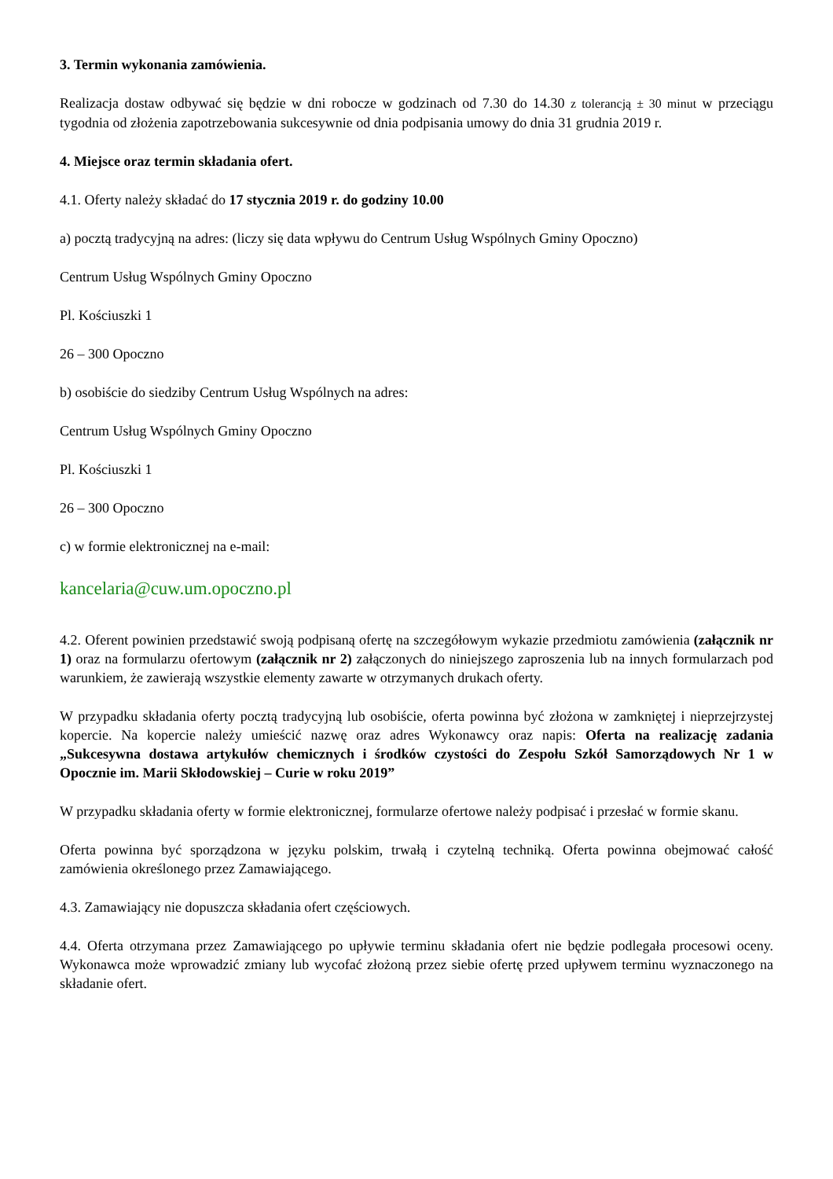3. Termin wykonania zamówienia.
Realizacja dostaw odbywać się będzie w dni robocze w godzinach od 7.30 do 14.30 z tolerancją ± 30 minut w przeciągu tygodnia od złożenia zapotrzebowania sukcesywnie od dnia podpisania umowy do dnia 31 grudnia 2019 r.
4. Miejsce oraz termin składania ofert.
4.1. Oferty należy składać do 17 stycznia 2019 r. do godziny 10.00
a) pocztą tradycyjną na adres: (liczy się data wpływu do Centrum Usług Wspólnych Gminy Opoczno)
Centrum Usług Wspólnych Gminy Opoczno
Pl. Kościuszki 1
26 – 300 Opoczno
b) osobiście do siedziby Centrum Usług Wspólnych na adres:
Centrum Usług Wspólnych Gminy Opoczno
Pl. Kościuszki 1
26 – 300 Opoczno
c) w formie elektronicznej na e-mail:
kancelaria@cuw.um.opoczno.pl
4.2. Oferent powinien przedstawić swoją podpisaną ofertę na szczegółowym wykazie przedmiotu zamówienia (załącznik nr 1) oraz na formularzu ofertowym (załącznik nr 2) załączonych do niniejszego zaproszenia lub na innych formularzach pod warunkiem, że zawierają wszystkie elementy zawarte w otrzymanych drukach oferty.
W przypadku składania oferty pocztą tradycyjną lub osobiście, oferta powinna być złożona w zamkniętej i nieprzejrzystej kopercie. Na kopercie należy umieścić nazwę oraz adres Wykonawcy oraz napis: Oferta na realizację zadania „Sukcesywna dostawa artykułów chemicznych i środków czystości do Zespołu Szkół Samorządowych Nr 1 w Opocznie im. Marii Skłodowskiej – Curie w roku 2019”
W przypadku składania oferty w formie elektronicznej, formularze ofertowe należy podpisać i przesłać w formie skanu.
Oferta powinna być sporządzona w języku polskim, trwałą i czytelną techniką. Oferta powinna obejmować całość zamówienia określonego przez Zamawiającego.
4.3. Zamawiający nie dopuszcza składania ofert częściowych.
4.4. Oferta otrzymana przez Zamawiającego po upływie terminu składania ofert nie będzie podlegała procesowi oceny. Wykonawca może wprowadzić zmiany lub wycofać złożoną przez siebie ofertę przed upływem terminu wyznaczonego na składanie ofert.